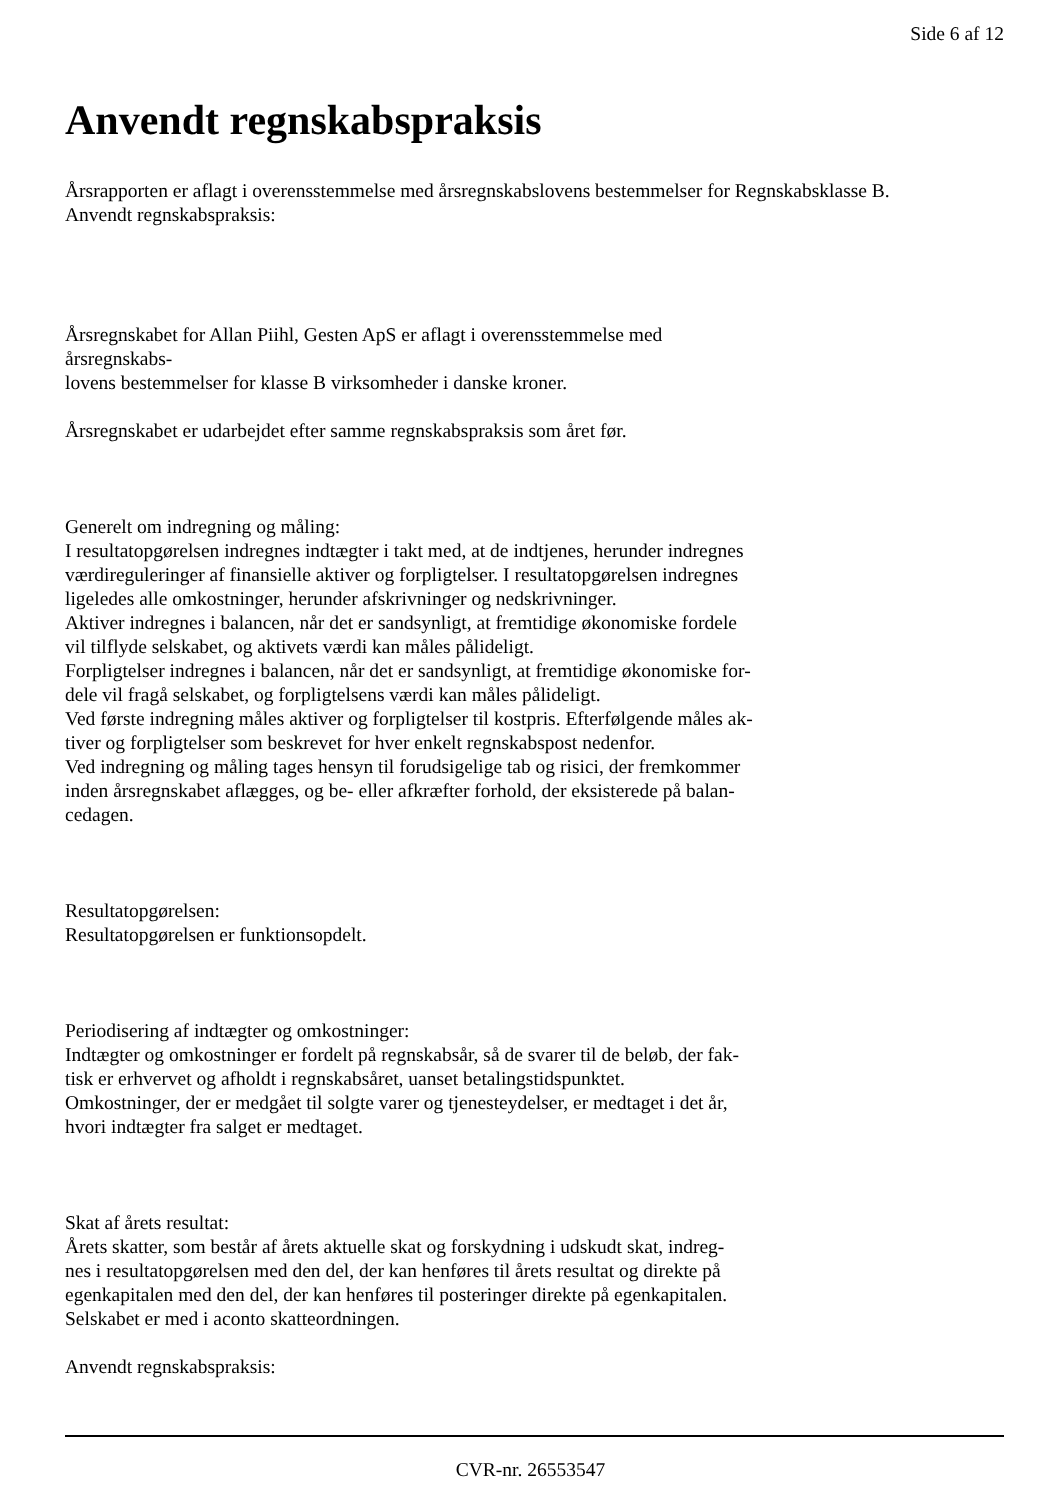Side 6 af 12
Anvendt regnskabspraksis
Årsrapporten er aflagt i overensstemmelse med årsregnskabslovens bestemmelser for Regnskabsklasse B.
Anvendt regnskabspraksis:
Årsregnskabet for Allan Piihl, Gesten ApS er aflagt i overensstemmelse med
årsregnskabs-
lovens bestemmelser for klasse B virksomheder i danske kroner.
Årsregnskabet er udarbejdet efter samme regnskabspraksis som året før.
Generelt om indregning og måling:
I resultatopgørelsen indregnes indtægter i takt med, at de indtjenes, herunder indregnes
værdireguleringer af finansielle aktiver og forpligtelser. I resultatopgørelsen indregnes
ligeledes alle omkostninger, herunder afskrivninger og nedskrivninger.
Aktiver indregnes i balancen, når det er sandsynligt, at fremtidige økonomiske fordele
vil tilflyde selskabet, og aktivets værdi kan måles pålideligt.
Forpligtelser indregnes i balancen, når det er sandsynligt, at fremtidige økonomiske for-
dele vil fragå selskabet, og forpligtelsens værdi kan måles pålideligt.
Ved første indregning måles aktiver og forpligtelser til kostpris. Efterfølgende måles ak-
tiver og forpligtelser som beskrevet for hver enkelt regnskabspost nedenfor.
Ved indregning og måling tages hensyn til forudsigelige tab og risici, der fremkommer
inden årsregnskabet aflægges, og be- eller afkræfter forhold, der eksisterede på balan-
cedagen.
Resultatopgørelsen:
Resultatopgørelsen er funktionsopdelt.
Periodisering af indtægter og omkostninger:
Indtægter og omkostninger er fordelt på regnskabsår, så de svarer til de beløb, der fak-
tisk er erhvervet og afholdt i regnskabsåret, uanset betalingstidspunktet.
Omkostninger, der er medgået til solgte varer og tjenesteydelser, er medtaget i det år,
hvori indtægter fra salget er medtaget.
Skat af årets resultat:
Årets skatter, som består af årets aktuelle skat og forskydning i udskudt skat, indreg-
nes i resultatopgørelsen med den del, der kan henføres til årets resultat og direkte på
egenkapitalen med den del, der kan henføres til posteringer direkte på egenkapitalen.
Selskabet er med i aconto skatteordningen.
Anvendt regnskabspraksis:
CVR-nr. 26553547